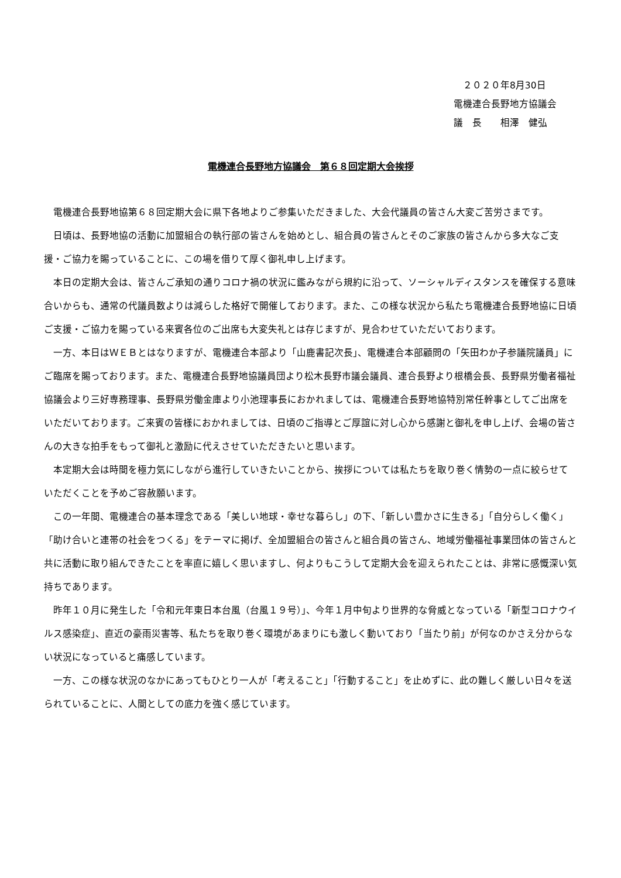２０２０年8月30日
電機連合長野地方協議会
議　長　　相澤　健弘
電機連合長野地方協議会　第６８回定期大会挨拶
電機連合長野地協第６８回定期大会に県下各地よりご参集いただきました、大会代議員の皆さん大変ご苦労さまです。
日頃は、長野地協の活動に加盟組合の執行部の皆さんを始めとし、組合員の皆さんとそのご家族の皆さんから多大なご支援・ご協力を賜っていることに、この場を借りて厚く御礼申し上げます。
本日の定期大会は、皆さんご承知の通りコロナ禍の状況に鑑みながら規約に沿って、ソーシャルディスタンスを確保する意味合いからも、通常の代議員数よりは減らした格好で開催しております。また、この様な状況から私たち電機連合長野地協に日頃ご支援・ご協力を賜っている来賓各位のご出席も大変失礼とは存じますが、見合わせていただいております。
一方、本日はＷＥＢとはなりますが、電機連合本部より「山鹿書記次長」、電機連合本部顧問の「矢田わか子参議院議員」にご臨席を賜っております。また、電機連合長野地協議員団より松木長野市議会議員、連合長野より根橋会長、長野県労働者福祉協議会より三好専務理事、長野県労働金庫より小池理事長におかれましては、電機連合長野地協特別常任幹事としてご出席をいただいております。ご来賓の皆様におかれましては、日頃のご指導とご厚誼に対し心から感謝と御礼を申し上げ、会場の皆さんの大きな拍手をもって御礼と激励に代えさせていただきたいと思います。
本定期大会は時間を極力気にしながら進行していきたいことから、挨拶については私たちを取り巻く情勢の一点に絞らせていただくことを予めご容赦願います。
この一年間、電機連合の基本理念である「美しい地球・幸せな暮らし」の下、「新しい豊かさに生きる」「自分らしく働く」「助け合いと連帯の社会をつくる」をテーマに掲げ、全加盟組合の皆さんと組合員の皆さん、地域労働福祉事業団体の皆さんと共に活動に取り組んできたことを率直に嬉しく思いますし、何よりもこうして定期大会を迎えられたことは、非常に感慨深い気持ちであります。
昨年１０月に発生した「令和元年東日本台風（台風１９号）」、今年１月中旬より世界的な脅威となっている「新型コロナウイルス感染症」、直近の豪雨災害等、私たちを取り巻く環境があまりにも激しく動いており「当たり前」が何なのかさえ分からない状況になっていると痛感しています。
一方、この様な状況のなかにあってもひとり一人が「考えること」「行動すること」を止めずに、此の難しく厳しい日々を送られていることに、人間としての底力を強く感じています。